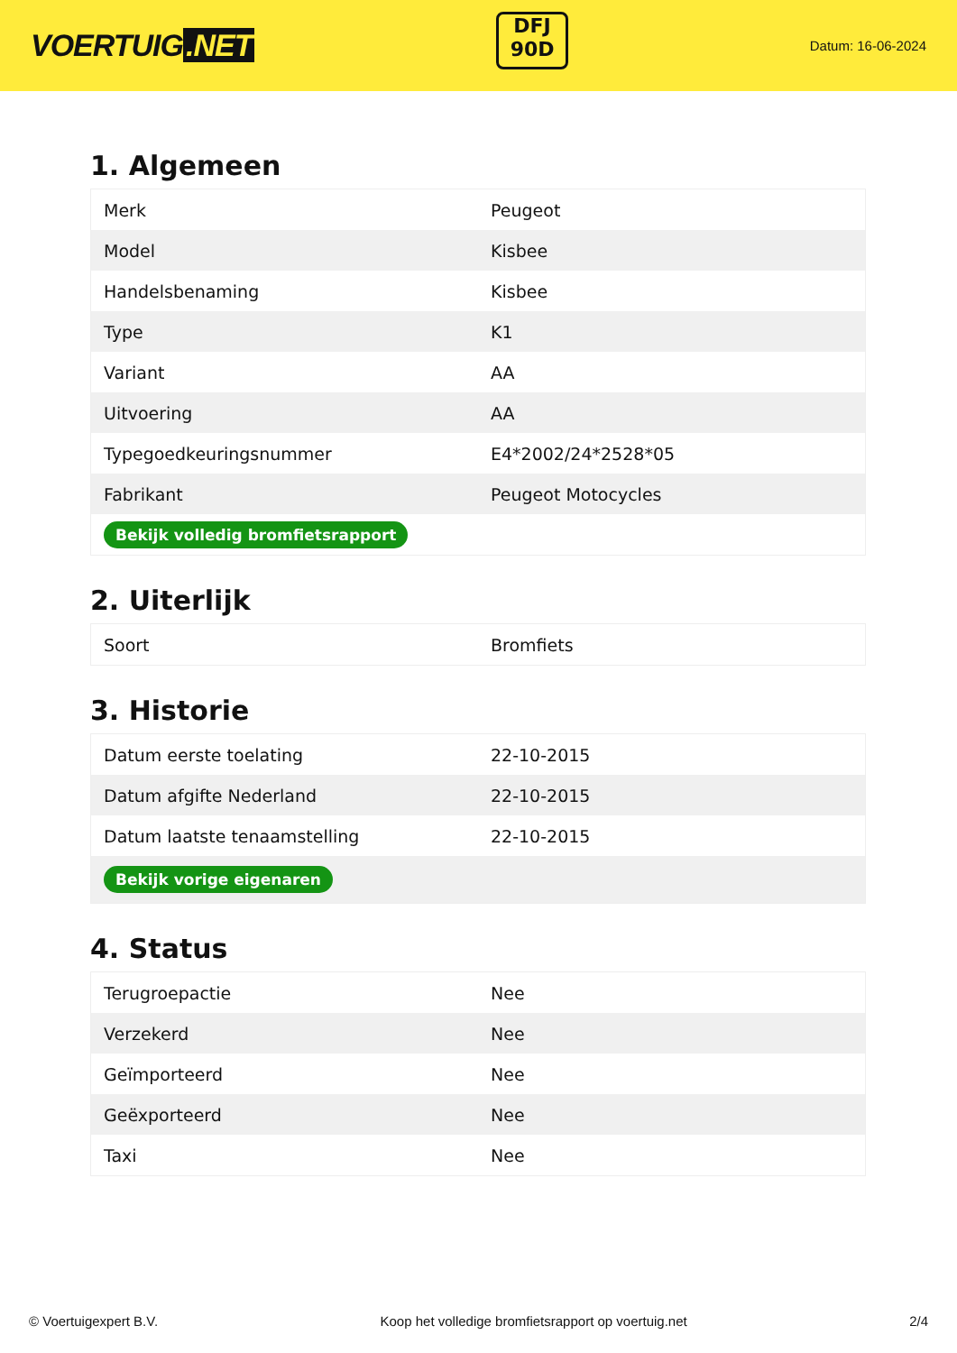VOERTUIG.NET
DFJ
90D
Datum: 16-06-2024
1. Algemeen
| Merk | Peugeot |
| Model | Kisbee |
| Handelsbenaming | Kisbee |
| Type | K1 |
| Variant | AA |
| Uitvoering | AA |
| Typegoedkeuringsnummer | E4*2002/24*2528*05 |
| Fabrikant | Peugeot Motocycles |
| Bekijk volledig bromfietsrapport | |
2. Uiterlijk
| Soort | Bromfiets |
3. Historie
| Datum eerste toelating | 22-10-2015 |
| Datum afgifte Nederland | 22-10-2015 |
| Datum laatste tenaamstelling | 22-10-2015 |
| Bekijk vorige eigenaren | |
4. Status
| Terugroepactie | Nee |
| Verzekerd | Nee |
| Geïmporteerd | Nee |
| Geëxporteerd | Nee |
| Taxi | Nee |
© Voertuigexpert B.V. Koop het volledige bromfietsrapport op voertuig.net 2/4